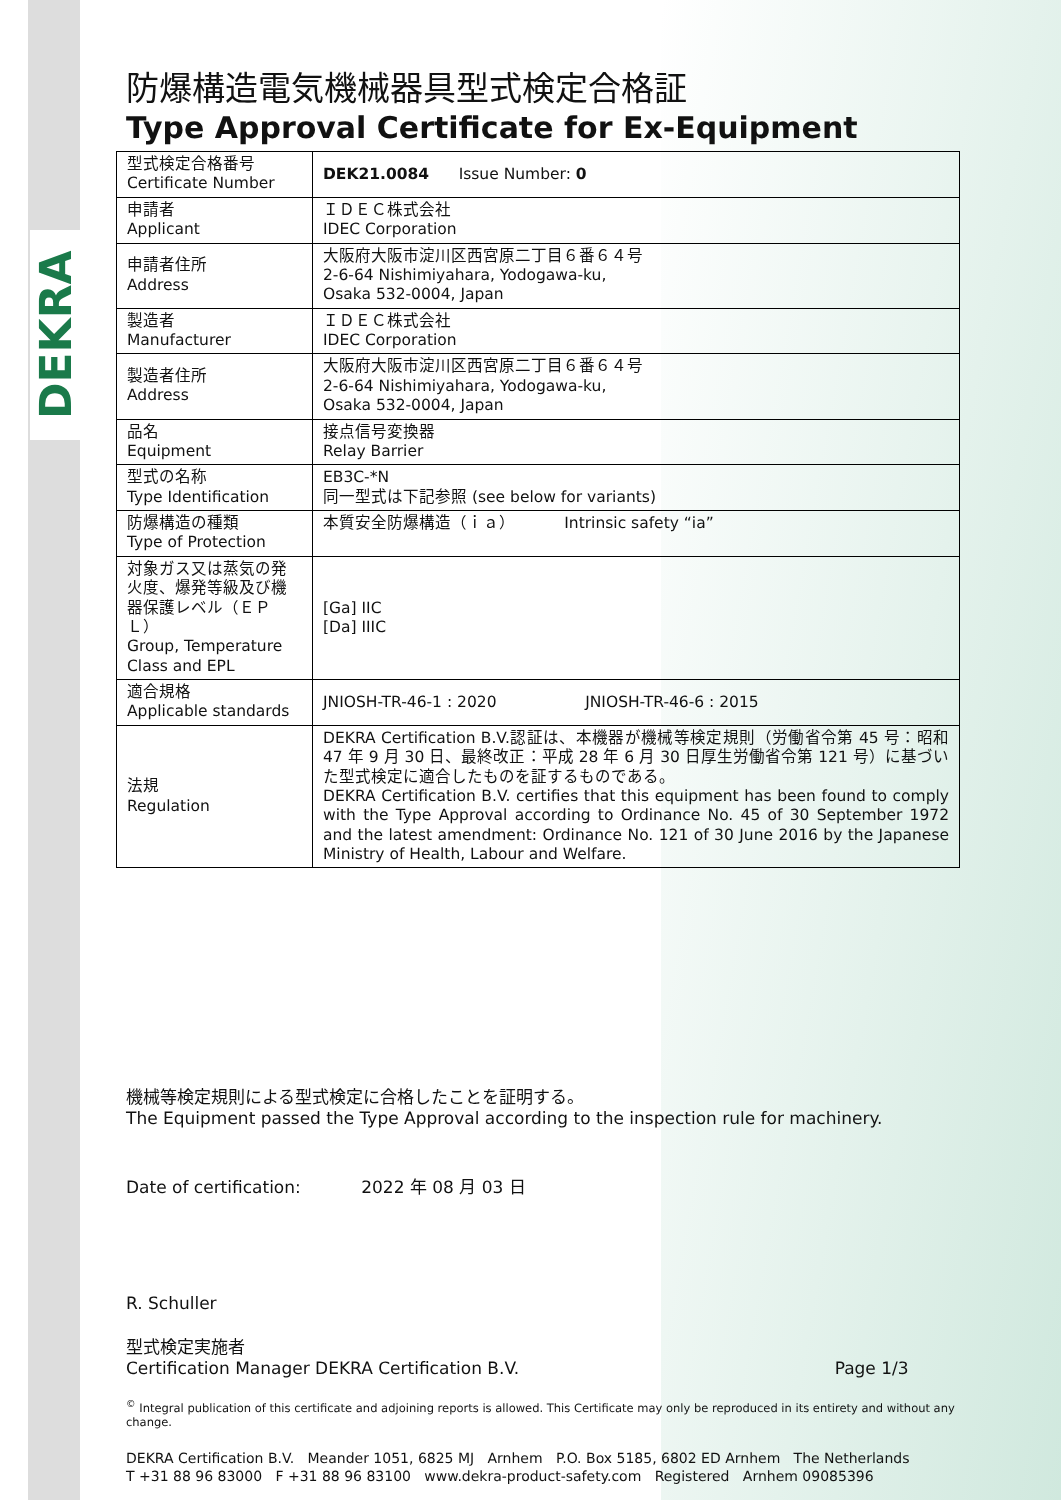DEKRA
防爆構造電気機械器具型式検定合格証
Type Approval Certificate for Ex-Equipment
| 型式検定合格番号 Certificate Number | DEK21.0084 Issue Number: 0 |
| 申請者 Applicant | ＩＤＥＣ株式会社 IDEC Corporation |
| 申請者住所 Address | 大阪府大阪市淀川区西宮原二丁目６番６４号 2-6-64 Nishimiyahara, Yodogawa-ku, Osaka 532-0004, Japan |
| 製造者 Manufacturer | ＩＤＥＣ株式会社 IDEC Corporation |
| 製造者住所 Address | 大阪府大阪市淀川区西宮原二丁目６番６４号 2-6-64 Nishimiyahara, Yodogawa-ku, Osaka 532-0004, Japan |
| 品名 Equipment | 接点信号変換器 Relay Barrier |
| 型式の名称 Type Identification | EB3C-*N 同一型式は下記参照 (see below for variants) |
| 防爆構造の種類 Type of Protection | 本質安全防爆構造（ｉａ） Intrinsic safety “ia” |
| 対象ガス又は蒸気の発火度、爆発等級及び機器保護レベル（ＥＰＬ） Group, Temperature Class and EPL | [Ga] IIC [Da] IIIC |
| 適合規格 Applicable standards | JNIOSH-TR-46-1 : 2020 JNIOSH-TR-46-6 : 2015 |
| 法規 Regulation | DEKRA Certification B.V.認証は、本機器が機械等検定規則（労働省令第 45 号：昭和 47 年 9 月 30 日、最終改正：平成 28 年 6 月 30 日厚生労働省令第 121 号）に基づいた型式検定に適合したものを証するものである。 DEKRA Certification B.V. certifies that this equipment has been found to comply with the Type Approval according to Ordinance No. 45 of 30 September 1972 and the latest amendment: Ordinance No. 121 of 30 June 2016 by the Japanese Ministry of Health, Labour and Welfare. |
機械等検定規則による型式検定に合格したことを証明する。
The Equipment passed the Type Approval according to the inspection rule for machinery.
Date of certification: 2022 年 08 月 03 日
R. Schuller
型式検定実施者
Certification Manager DEKRA Certification B.V. Page 1/3
<sup>©</sup> Integral publication of this certificate and adjoining reports is allowed. This Certificate may only be reproduced in its entirety and without any change.
DEKRA Certification B.V. Meander 1051, 6825 MJ Arnhem P.O. Box 5185, 6802 ED Arnhem The Netherlands
T +31 88 96 83000 F +31 88 96 83100 www.dekra-product-safety.com Registered Arnhem 09085396